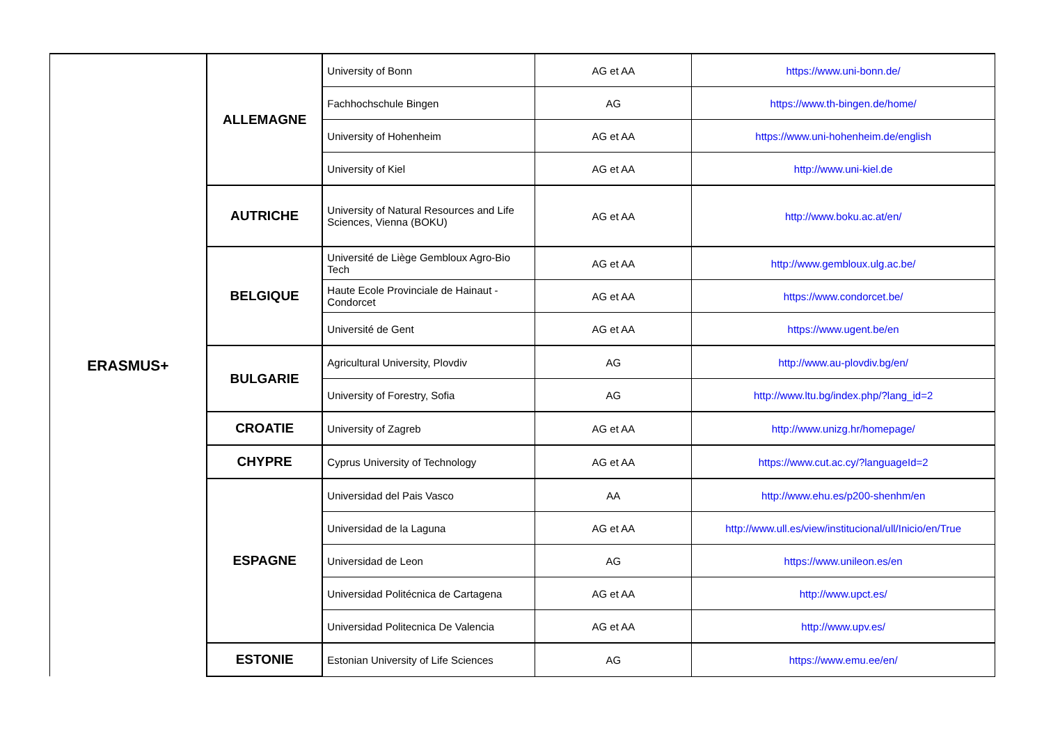| ERASMUS+ | ALLEMAGNE | University of Bonn | AG et AA | https://www.uni-bonn.de/ |
| | | Fachhochschule Bingen | AG | https://www.th-bingen.de/home/ |
| | | University of Hohenheim | AG et AA | https://www.uni-hohenheim.de/english |
| | | University of Kiel | AG et AA | http://www.uni-kiel.de |
| | AUTRICHE | University of Natural Resources and Life Sciences, Vienna (BOKU) | AG et AA | http://www.boku.ac.at/en/ |
| | BELGIQUE | Université de Liège Gembloux Agro-Bio Tech | AG et AA | http://www.gembloux.ulg.ac.be/ |
| | | Haute Ecole Provinciale de Hainaut - Condorcet | AG et AA | https://www.condorcet.be/ |
| | | Université de Gent | AG et AA | https://www.ugent.be/en |
| | BULGARIE | Agricultural University, Plovdiv | AG | http://www.au-plovdiv.bg/en/ |
| | | University of Forestry, Sofia | AG | http://www.ltu.bg/index.php/?lang_id=2 |
| | CROATIE | University of Zagreb | AG et AA | http://www.unizg.hr/homepage/ |
| | CHYPRE | Cyprus University of Technology | AG et AA | https://www.cut.ac.cy/?languageId=2 |
| | ESPAGNE | Universidad del Pais Vasco | AA | http://www.ehu.es/p200-shenhm/en |
| | | Universidad de la Laguna | AG et AA | http://www.ull.es/view/institucional/ull/Inicio/en/True |
| | | Universidad de Leon | AG | https://www.unileon.es/en |
| | | Universidad Politécnica de Cartagena | AG et AA | http://www.upct.es/ |
| | | Universidad Politecnica De Valencia | AG et AA | http://www.upv.es/ |
| | ESTONIE | Estonian University of Life Sciences | AG | https://www.emu.ee/en/ |